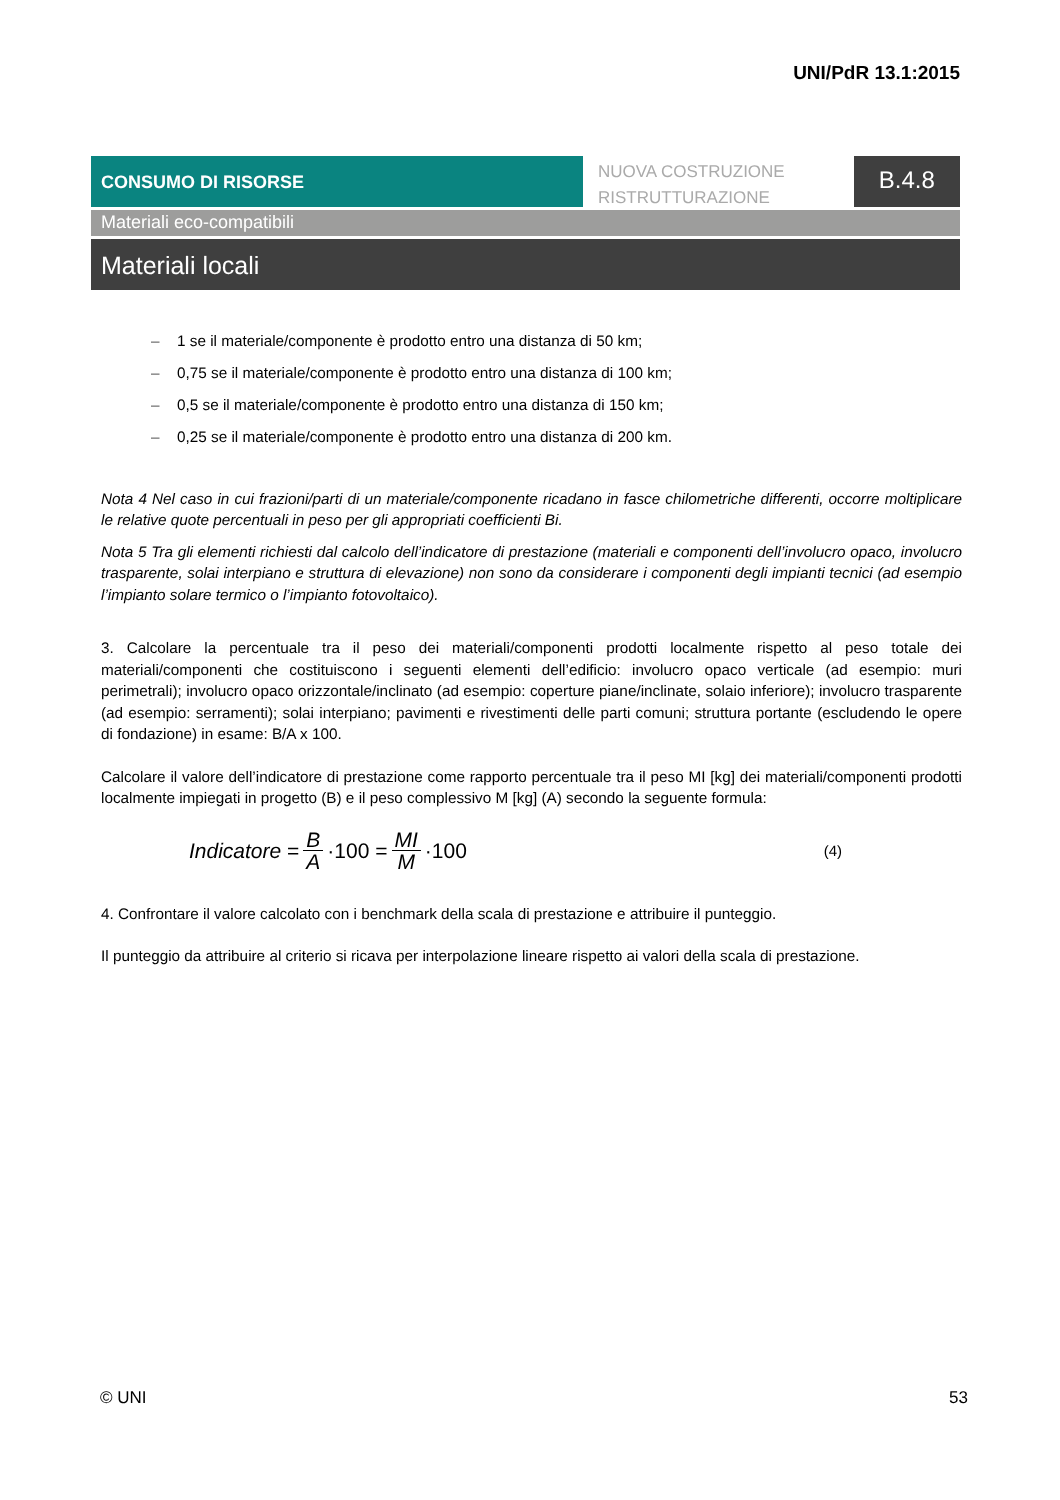UNI/PdR 13.1:2015
CONSUMO DI RISORSE
NUOVA COSTRUZIONE
RISTRUTTURAZIONE
B.4.8
Materiali eco-compatibili
Materiali locali
– 1 se il materiale/componente è prodotto entro una distanza di 50 km;
– 0,75 se il materiale/componente è prodotto entro una distanza di 100 km;
– 0,5 se il materiale/componente è prodotto entro una distanza di 150 km;
– 0,25 se il materiale/componente è prodotto entro una distanza di 200 km.
Nota 4 Nel caso in cui frazioni/parti di un materiale/componente ricadano in fasce chilometriche differenti, occorre moltiplicare le relative quote percentuali in peso per gli appropriati coefficienti Bi.
Nota 5 Tra gli elementi richiesti dal calcolo dell’indicatore di prestazione (materiali e componenti dell’involucro opaco, involucro trasparente, solai interpiano e struttura di elevazione) non sono da considerare i componenti degli impianti tecnici (ad esempio l’impianto solare termico o l’impianto fotovoltaico).
3. Calcolare la percentuale tra il peso dei materiali/componenti prodotti localmente rispetto al peso totale dei materiali/componenti che costituiscono i seguenti elementi dell’edificio: involucro opaco verticale (ad esempio: muri perimetrali); involucro opaco orizzontale/inclinato (ad esempio: coperture piane/inclinate, solaio inferiore); involucro trasparente (ad esempio: serramenti); solai interpiano; pavimenti e rivestimenti delle parti comuni; struttura portante (escludendo le opere di fondazione) in esame: B/A x 100.
Calcolare il valore dell’indicatore di prestazione come rapporto percentuale tra il peso MI [kg] dei materiali/componenti prodotti localmente impiegati in progetto (B) e il peso complessivo M [kg] (A) secondo la seguente formula:
Indicatore = B A ·100 = MI M ·100 (4)
4. Confrontare il valore calcolato con i benchmark della scala di prestazione e attribuire il punteggio.
Il punteggio da attribuire al criterio si ricava per interpolazione lineare rispetto ai valori della scala di prestazione.
© UNI 53